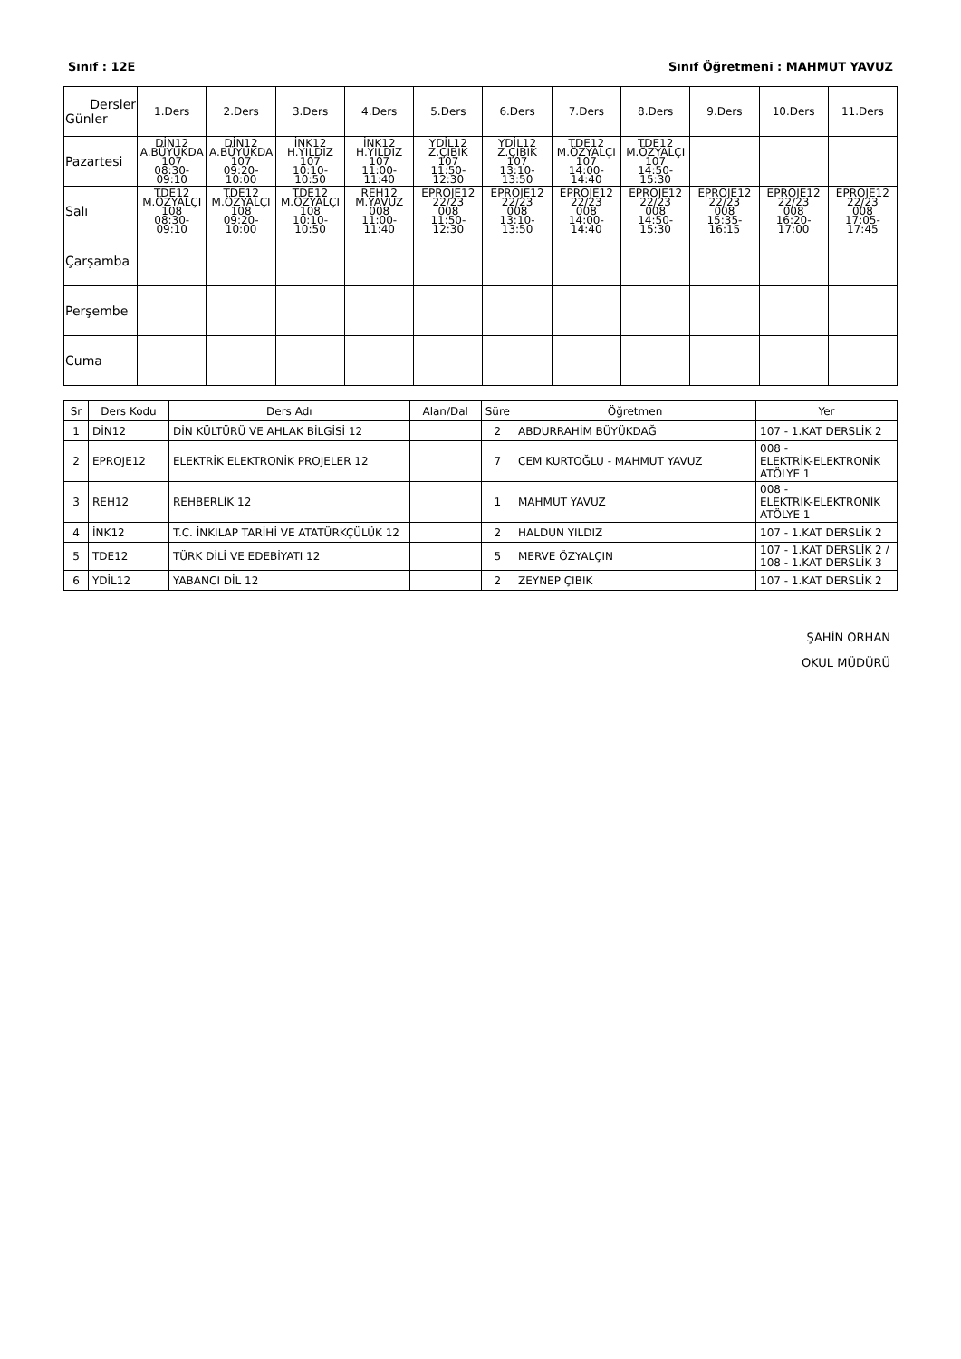Sınıf : 12E Sınıf Öğretmeni : MAHMUT YAVUZ
| Dersler Günler | 1.Ders | 2.Ders | 3.Ders | 4.Ders | 5.Ders | 6.Ders | 7.Ders | 8.Ders | 9.Ders | 10.Ders | 11.Ders |
| --- | --- | --- | --- | --- | --- | --- | --- | --- | --- | --- | --- |
| Pazartesi | DİN12 A.BÜYÜKDA 107 08:30-09:10 | DİN12 A.BÜYÜKDA 107 09:20-10:00 | İNK12 H.YILDIZ 107 10:10-10:50 | İNK12 H.YILDIZ 107 11:00-11:40 | YDİL12 Z.ÇIBIK 107 11:50-12:30 | YDİL12 Z.ÇIBIK 107 13:10-13:50 | TDE12 M.ÖZYALÇI 107 14:00-14:40 | TDE12 M.ÖZYALÇI 107 14:50-15:30 | | | |
| Salı | TDE12 M.ÖZYALÇI 108 08:30-09:10 | TDE12 M.ÖZYALÇI 108 09:20-10:00 | TDE12 M.ÖZYALÇI 108 10:10-10:50 | REH12 M.YAVUZ 008 11:00-11:40 | EPROJE12 22/23 008 11:50-12:30 | EPROJE12 22/23 008 13:10-13:50 | EPROJE12 22/23 008 14:00-14:40 | EPROJE12 22/23 008 14:50-15:30 | EPROJE12 22/23 008 15:35-16:15 | EPROJE12 22/23 008 16:20-17:00 | EPROJE12 22/23 008 17:05-17:45 |
| Çarşamba | | | | | | | | | | | |
| Perşembe | | | | | | | | | | | |
| Cuma | | | | | | | | | | | |
| Sr | Ders Kodu | Ders Adı | Alan/Dal | Süre | Öğretmen | Yer |
| --- | --- | --- | --- | --- | --- | --- |
| 1 | DİN12 | DİN KÜLTÜRÜ VE AHLAK BİLGİSİ 12 | | 2 | ABDURRAHİM BÜYÜKDAĞ | 107 - 1.KAT DERSLİK 2 |
| 2 | EPROJE12 | ELEKTRİK ELEKTRONİK PROJELER 12 | | 7 | CEM KURTOĞLU - MAHMUT YAVUZ | 008 - ELEKTRİK-ELEKTRONİK ATÖLYE 1 |
| 3 | REH12 | REHBERLİK 12 | | 1 | MAHMUT YAVUZ | 008 - ELEKTRİK-ELEKTRONİK ATÖLYE 1 |
| 4 | İNK12 | T.C. İNKILAP TARİHİ VE ATATÜRKÇÜLÜK 12 | | 2 | HALDUN YILDIZ | 107 - 1.KAT DERSLİK 2 |
| 5 | TDE12 | TÜRK DİLİ VE EDEBİYATI 12 | | 5 | MERVE ÖZYALÇIN | 107 - 1.KAT DERSLİK 2 / 108 - 1.KAT DERSLİK 3 |
| 6 | YDİL12 | YABANCI DİL 12 | | 2 | ZEYNEP ÇIBIK | 107 - 1.KAT DERSLİK 2 |
ŞAHİN ORHAN
OKUL MÜDÜRÜ